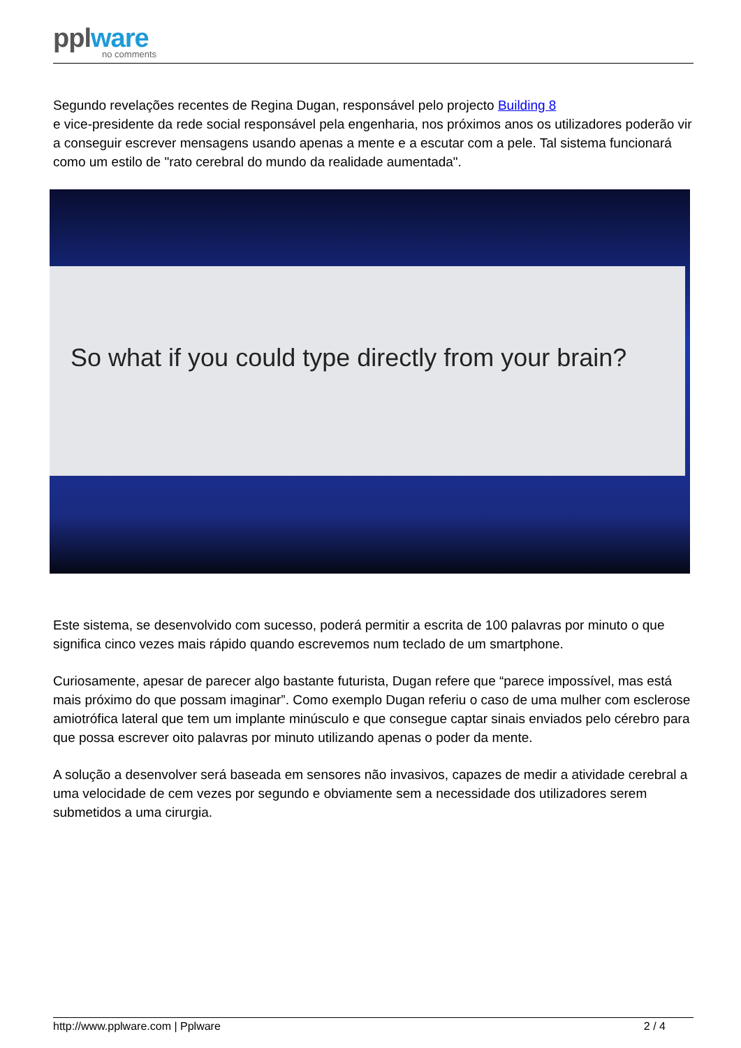pplware
no comments
Segundo revelações recentes de Regina Dugan, responsável pelo projecto Building 8
e vice-presidente da rede social responsável pela engenharia, nos próximos anos os utilizadores poderão vir a conseguir escrever mensagens usando apenas a mente e a escutar com a pele. Tal sistema funcionará como um estilo de "rato cerebral do mundo da realidade aumentada".
So what if you could type directly from your brain?
Este sistema, se desenvolvido com sucesso, poderá permitir a escrita de 100 palavras por minuto o que significa cinco vezes mais rápido quando escrevemos num teclado de um smartphone.
Curiosamente, apesar de parecer algo bastante futurista, Dugan refere que “parece impossível, mas está mais próximo do que possam imaginar”. Como exemplo Dugan referiu o caso de uma mulher com esclerose amiotrófica lateral que tem um implante minúsculo e que consegue captar sinais enviados pelo cérebro para que possa escrever oito palavras por minuto utilizando apenas o poder da mente.
A solução a desenvolver será baseada em sensores não invasivos, capazes de medir a atividade cerebral a uma velocidade de cem vezes por segundo e obviamente sem a necessidade dos utilizadores serem submetidos a uma cirurgia.
http://www.pplware.com | Pplware 2 / 4